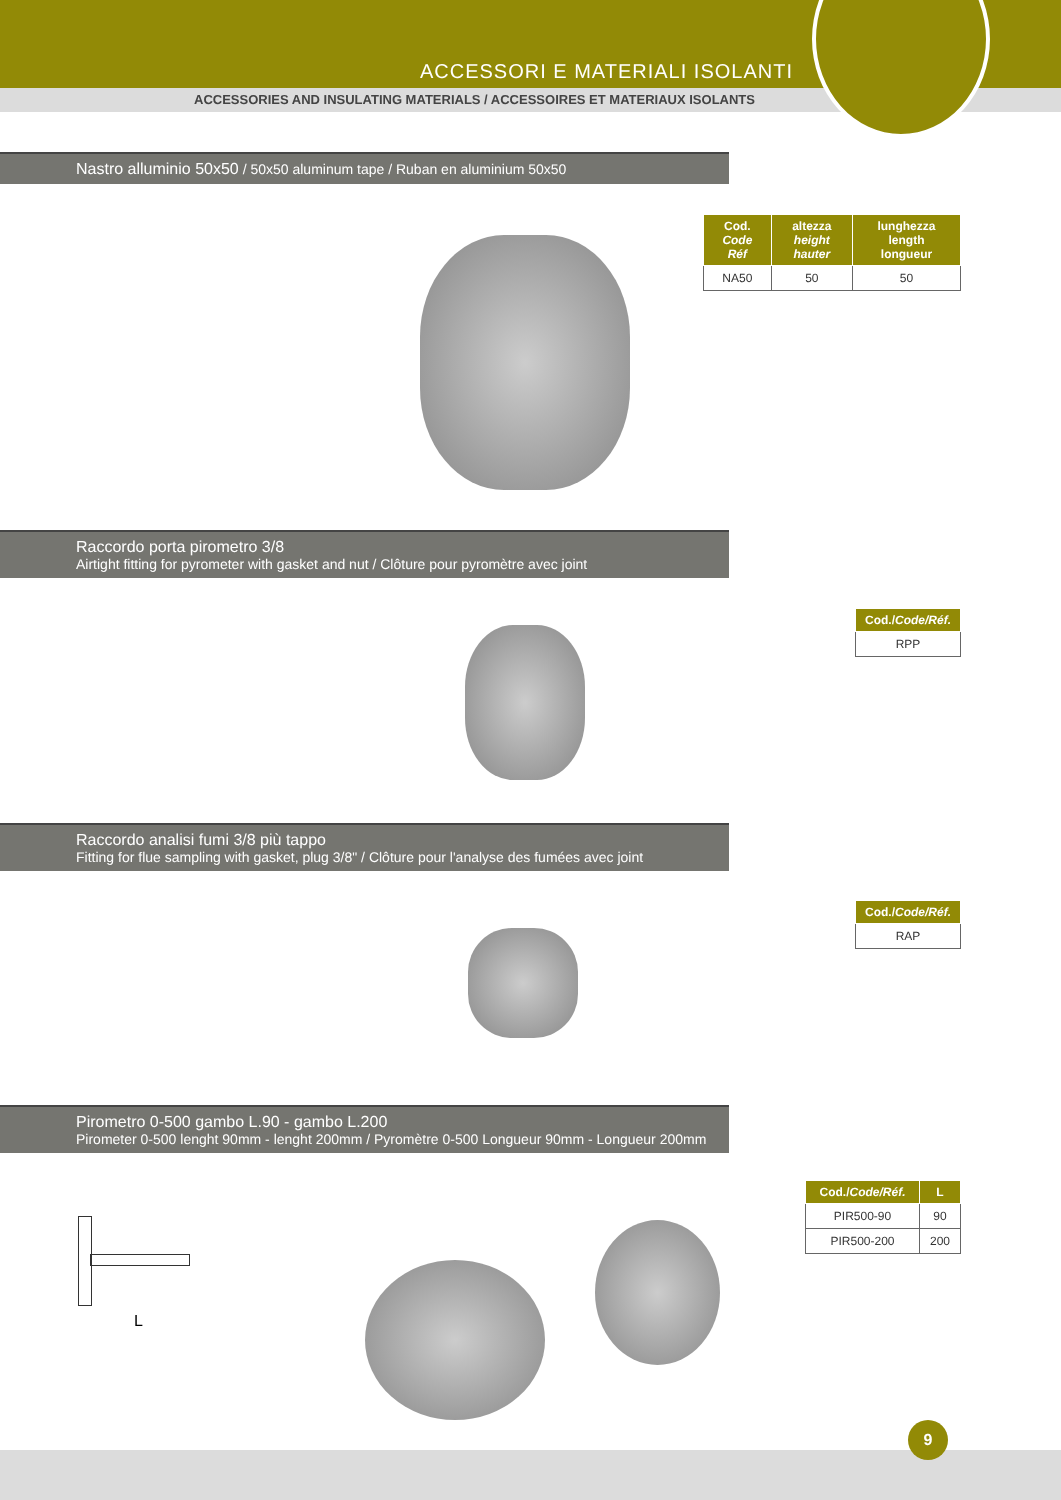ACCESSORI E MATERIALI ISOLANTI
ACCESSORIES AND INSULATING MATERIALS / ACCESSOIRES ET MATERIAUX ISOLANTS
Nastro alluminio 50x50 / 50x50 aluminum tape / Ruban en aluminium 50x50
| Cod. Code Réf | altezza height hauter | lunghezza length longueur |
| --- | --- | --- |
| NA50 | 50 | 50 |
Raccordo porta pirometro 3/8
Airtight fitting for pyrometer with gasket and nut / Clôture pour pyromètre avec joint
| Cod./ Code/Réf. |
| --- |
| RPP |
Raccordo analisi fumi 3/8 più tappo
Fitting for flue sampling with gasket, plug 3/8" / Clôture pour l'analyse des fumées avec joint
| Cod./ Code/Réf. |
| --- |
| RAP |
Pirometro 0-500 gambo L.90 - gambo L.200
Pirometer 0-500 lenght 90mm - lenght 200mm / Pyromètre 0-500 Longueur 90mm - Longueur 200mm
| Cod./ Code/Réf. | L |
| --- | --- |
| PIR500-90 | 90 |
| PIR500-200 | 200 |
L
9